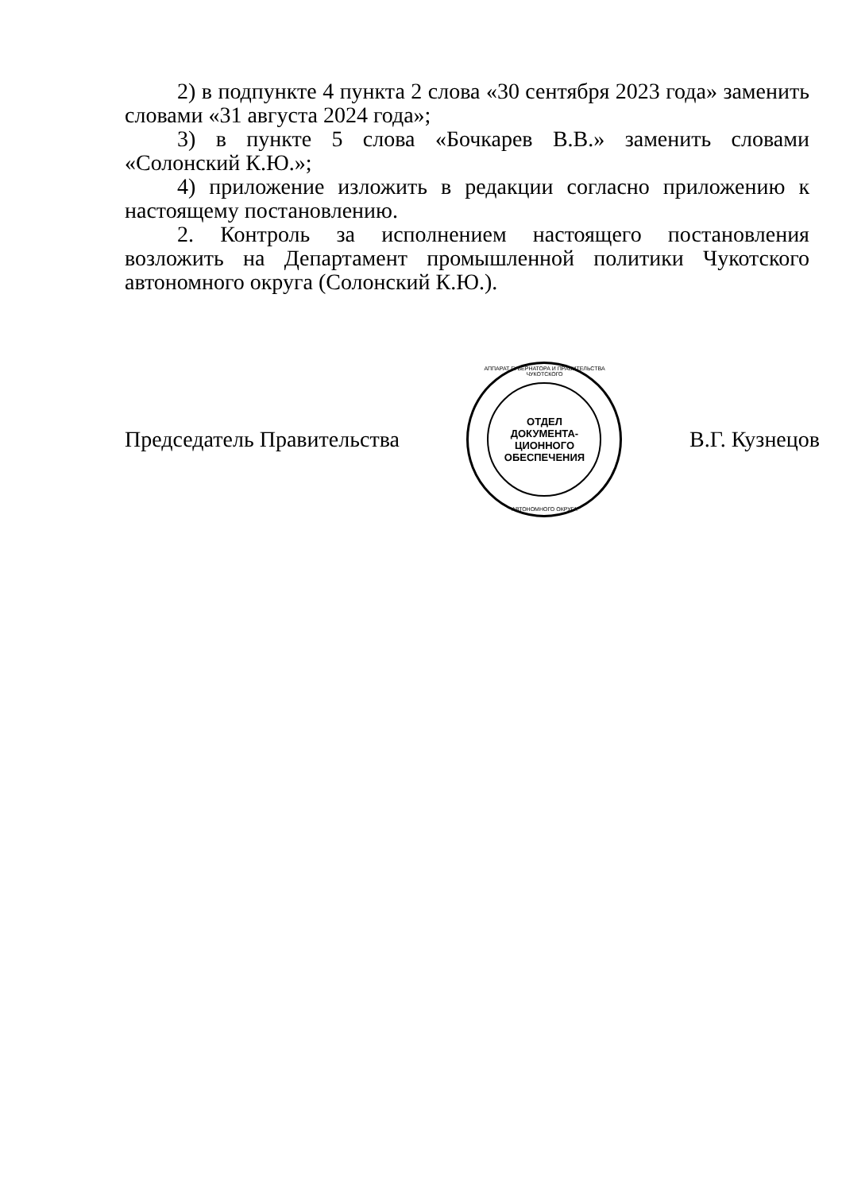2) в подпункте 4 пункта 2 слова «30 сентября 2023 года» заменить словами «31 августа 2024 года»;
3) в пункте 5 слова «Бочкарев В.В.» заменить словами «Солонский К.Ю.»;
4) приложение изложить в редакции согласно приложению к настоящему постановлению.
2. Контроль за исполнением настоящего постановления возложить на Департамент промышленной политики Чукотского автономного округа (Солонский К.Ю.).
Председатель Правительства
АППАРАТ ГУБЕРНАТОРА И ПРАВИТЕЛЬСТВА ЧУКОТСКОГО
ОТДЕЛ
ДОКУМЕНТА-
ЦИОННОГО
ОБЕСПЕЧЕНИЯ
АВТОНОМНОГО ОКРУГА
В.Г. Кузнецов